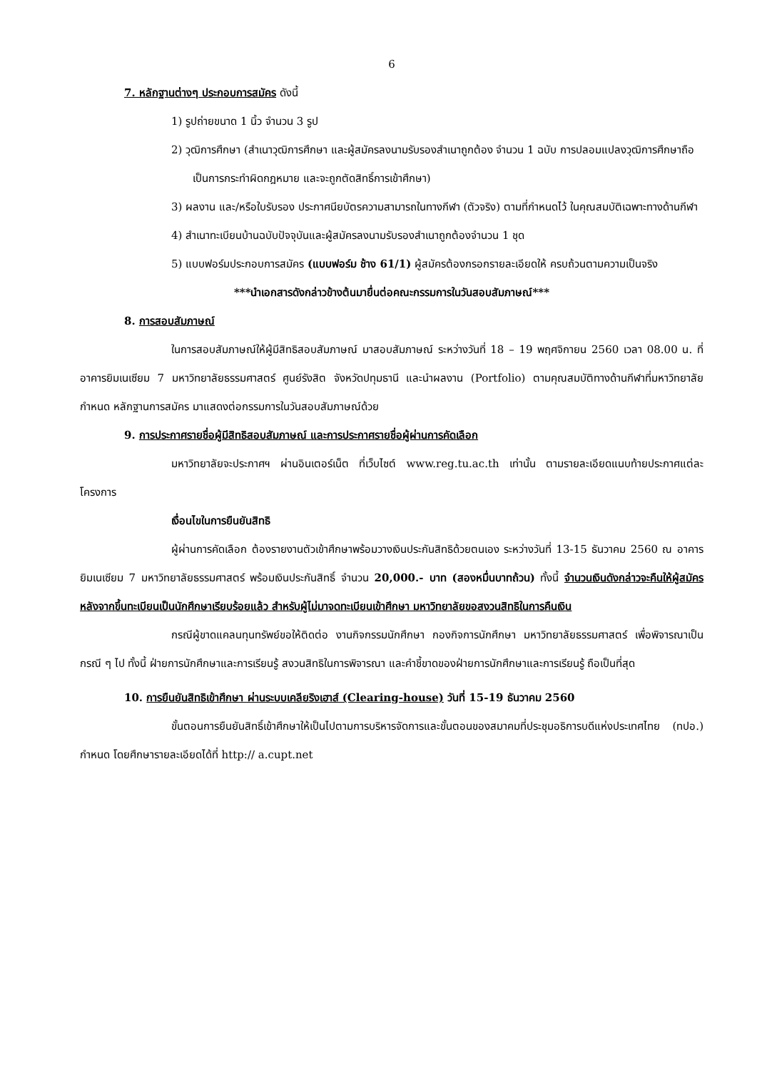6
7. หลักฐานต่างๆ ประกอบการสมัคร ดังนี้
1) รูปถ่ายขนาด 1 นิ้ว จำนวน 3 รูป
2) วุฒิการศึกษา (สำเนาวุฒิการศึกษา และผู้สมัครลงนามรับรองสำเนาถูกต้อง จำนวน 1 ฉบับ การปลอมแปลงวุฒิการศึกษาถือเป็นการกระทำผิดกฎหมาย และจะถูกตัดสิทธิ์การเข้าศึกษา)
3) ผลงาน และ/หรือใบรับรอง ประกาศนียบัตรความสามารถในทางกีฬา (ตัวจริง) ตามที่กำหนดไว้ ในคุณสมบัติเฉพาะทางด้านกีฬา
4) สำเนาทะเบียนบ้านฉบับปัจจุบันและผู้สมัครลงนามรับรองสำเนาถูกต้องจำนวน 1 ชุด
5) แบบฟอร์มประกอบการสมัคร (แบบฟอร์ม ช้าง 61/1) ผู้สมัครต้องกรอกรายละเอียดให้ ครบถ้วนตามความเป็นจริง
***นำเอกสารดังกล่าวข้างต้นมายื่นต่อคณะกรรมการในวันสอบสัมภาษณ์***
8. การสอบสัมภาษณ์
ในการสอบสัมภาษณ์ให้ผู้มีสิทธิสอบสัมภาษณ์ มาสอบสัมภาษณ์ ระหว่างวันที่ 18 – 19 พฤศจิกายน 2560 เวลา 08.00 น. ที่ อาคารยิมเนเซียม 7 มหาวิทยาลัยธรรมศาสตร์ ศูนย์รังสิต จังหวัดปทุมธานี และนำผลงาน (Portfolio) ตามคุณสมบัติทางด้านกีฬาที่มหาวิทยาลัยกำหนด หลักฐานการสมัคร มาแสดงต่อกรรมการในวันสอบสัมภาษณ์ด้วย
9. การประกาศรายชื่อผู้มีสิทธิสอบสัมภาษณ์ และการประกาศรายชื่อผู้ผ่านการคัดเลือก
มหาวิทยาลัยจะประกาศฯ ผ่านอินเตอร์เน็ต ที่เว็บไซต์ www.reg.tu.ac.th เท่านั้น ตามรายละเอียดแนบท้ายประกาศแต่ละโครงการ
เงื่อนไขในการยืนยันสิทธิ
ผู้ผ่านการคัดเลือก ต้องรายงานตัวเข้าศึกษาพร้อมวางเงินประกันสิทธิด้วยตนเอง ระหว่างวันที่ 13-15 ธันวาคม 2560 ณ อาคารยิมเนเซียม 7 มหาวิทยาลัยธรรมศาสตร์ พร้อมเงินประกันสิทธิ์ จำนวน 20,000.- บาท (สองหมื่นบาทถ้วน) ทั้งนี้ จำนวนเงินดังกล่าวจะคืนให้ผู้สมัครหลังจากขึ้นทะเบียนเป็นนักศึกษาเรียบร้อยแล้ว สำหรับผู้ไม่มาจดทะเบียนเข้าศึกษา มหาวิทยาลัยขอสงวนสิทธิในการคืนเงิน
กรณีผู้ขาดแคลนทุนทรัพย์ขอให้ติดต่อ งานกิจกรรมนักศึกษา กองกิจการนักศึกษา มหาวิทยาลัยธรรมศาสตร์ เพื่อพิจารณาเป็นกรณี ๆ ไป ทั้งนี้ ฝ่ายการนักศึกษาและการเรียนรู้ สงวนสิทธิในการพิจารณา และคำชี้ขาดของฝ่ายการนักศึกษาและการเรียนรู้ ถือเป็นที่สุด
10. การยืนยันสิทธิเข้าศึกษา ผ่านระบบเคลียริงเฮาส์ (Clearing-house) วันที่ 15-19 ธันวาคม 2560
ขั้นตอนการยืนยันสิทธิ์เข้าศึกษาให้เป็นไปตามการบริหารจัดการและขั้นตอนของสมาคมที่ประชุมอธิการบดีแห่งประเทศไทย (ทปอ.) กำหนด โดยศึกษารายละเอียดได้ที่ http:// a.cupt.net